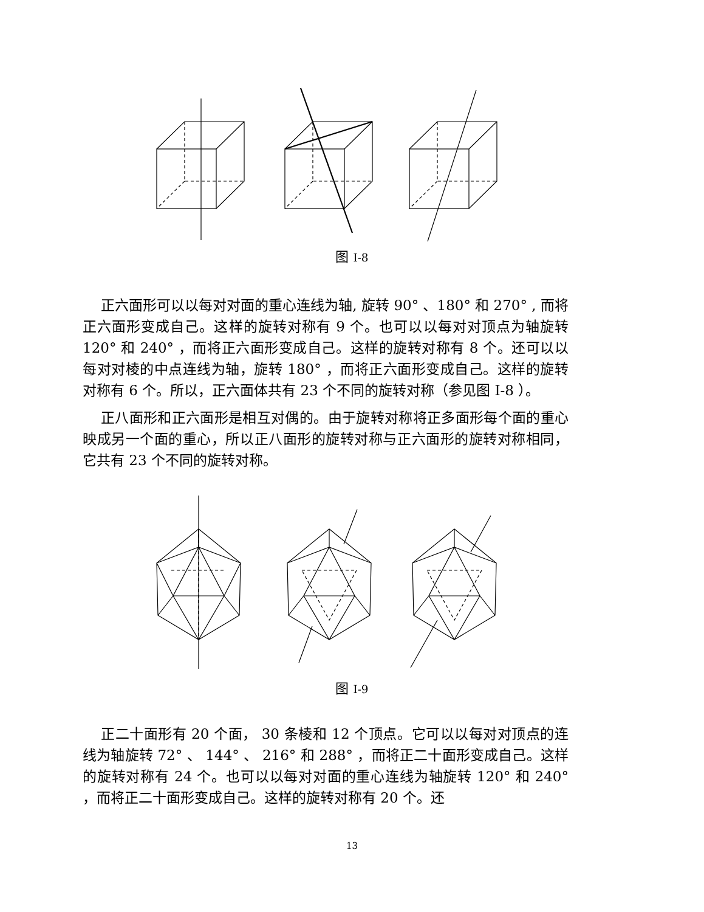图 I-8
正六面形可以以每对对面的重心连线为轴, 旋转 90° 、180° 和 270° , 而将正六面形变成自己。这样的旋转对称有 9 个。也可以以每对对顶点为轴旋转 120° 和 240° ，而将正六面形变成自己。这样的旋转对称有 8 个。还可以以每对对棱的中点连线为轴，旋转 180° ，而将正六面形变成自己。这样的旋转对称有 6 个。所以，正六面体共有 23 个不同的旋转对称（参见图 I-8 ）。
正八面形和正六面形是相互对偶的。由于旋转对称将正多面形每个面的重心映成另一个面的重心，所以正八面形的旋转对称与正六面形的旋转对称相同，它共有 23 个不同的旋转对称。
图 I-9
正二十面形有 20 个面， 30 条棱和 12 个顶点。它可以以每对对顶点的连线为轴旋转 72° 、 144° 、 216° 和 288° ，而将正二十面形变成自己。这样的旋转对称有 24 个。也可以以每对对面的重心连线为轴旋转 120° 和 240° ，而将正二十面形变成自己。这样的旋转对称有 20 个。还
13